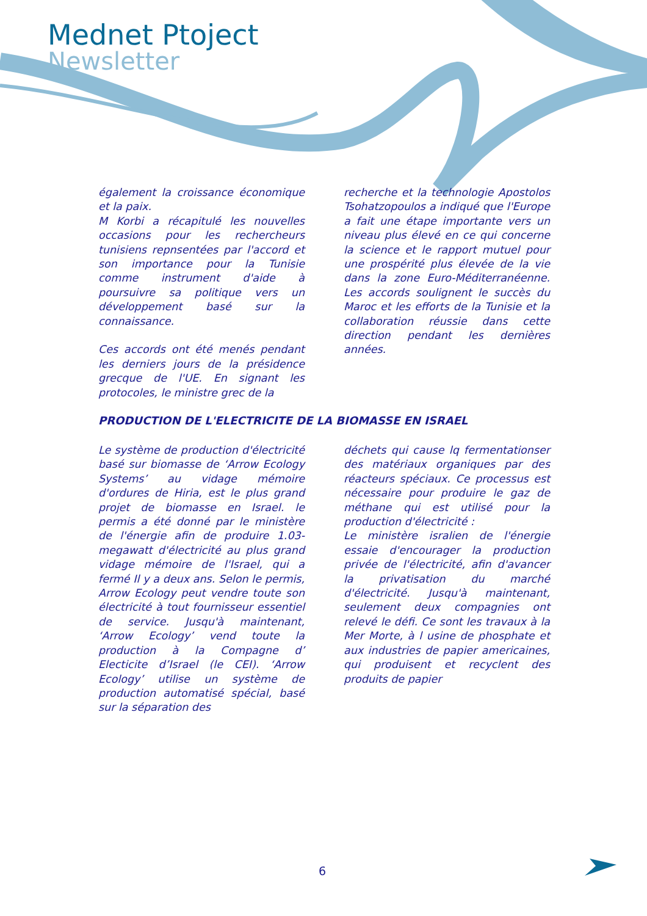Mednet Ptoject
Newsletter
également la croissance économique et la paix.
M Korbi a récapitulé les nouvelles occasions pour les rechercheurs tunisiens repnsentées par l'accord et son importance pour la Tunisie comme instrument d'aide à poursuivre sa politique vers un développement basé sur la connaissance.
Ces accords ont été menés pendant les derniers jours de la présidence grecque de l'UE. En signant les protocoles, le ministre grec de la
recherche et la technologie Apostolos Tsohatzopoulos a indiqué que l'Europe a fait une étape importante vers un niveau plus élevé en ce qui concerne la science et le rapport mutuel pour une prospérité plus élevée de la vie dans la zone Euro-Méditerranéenne. Les accords soulignent le succès du Maroc et les efforts de la Tunisie et la collaboration réussie dans cette direction pendant les dernières années.
PRODUCTION DE L'ELECTRICITE DE LA BIOMASSE EN ISRAEL
Le système de production d'électricité basé sur biomasse de ‘Arrow Ecology Systems’ au vidage mémoire d'ordures de Hiria, est le plus grand projet de biomasse en Israel. le permis a été donné par le ministère de l'énergie afin de produire 1.03-megawatt d'électricité au plus grand vidage mémoire de l'Israel, qui a fermé Il y a deux ans. Selon le permis, Arrow Ecology peut vendre toute son électricité à tout fournisseur essentiel de service. Jusqu'à maintenant, ‘Arrow Ecology’ vend toute la production à la Compagne d’ Electicite d’Israel (le CEI). ‘Arrow Ecology’ utilise un système de production automatisé spécial, basé sur la séparation des
déchets qui cause lq fermentationser des matériaux organiques par des réacteurs spéciaux. Ce processus est nécessaire pour produire le gaz de méthane qui est utilisé pour la production d'électricité :
Le ministère isralien de l'énergie essaie d'encourager la production privée de l'électricité, afin d'avancer la privatisation du marché d'électricité. Jusqu'à maintenant, seulement deux compagnies ont relevé le défi. Ce sont les travaux à la Mer Morte, à l usine de phosphate et aux industries de papier americaines, qui produisent et recyclent des produits de papier
6